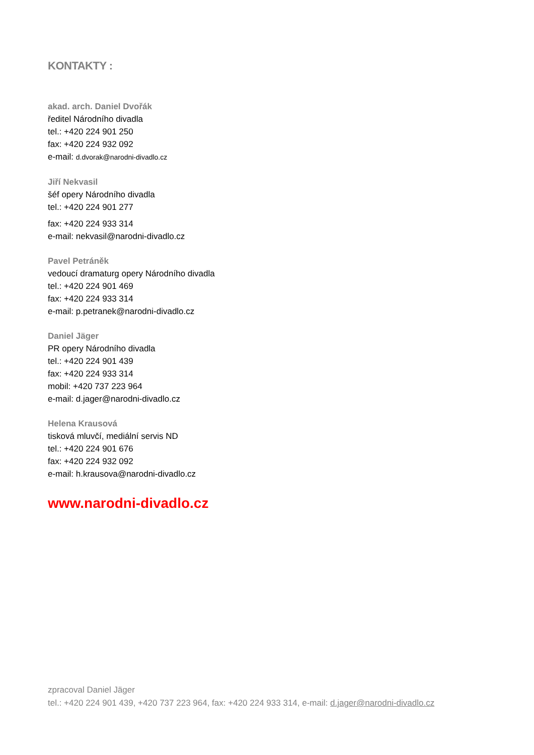KONTAKTY :
akad. arch. Daniel Dvořák
ředitel Národního divadla
tel.: +420 224 901 250
fax: +420 224 932 092
e-mail: d.dvorak@narodni-divadlo.cz
Jiří Nekvasil
šéf opery Národního divadla
tel.: +420 224 901 277
fax: +420 224 933 314
e-mail: nekvasil@narodni-divadlo.cz
Pavel Petráněk
vedoucí dramaturg opery Národního divadla
tel.: +420 224 901 469
fax: +420 224 933 314
e-mail: p.petranek@narodni-divadlo.cz
Daniel Jäger
PR opery Národního divadla
tel.: +420 224 901 439
fax: +420 224 933 314
mobil: +420 737 223 964
e-mail: d.jager@narodni-divadlo.cz
Helena Krausová
tisková mluvčí, mediální servis ND
tel.: +420 224 901 676
fax: +420 224 932 092
e-mail: h.krausova@narodni-divadlo.cz
www.narodni-divadlo.cz
zpracoval Daniel Jäger
tel.: +420 224 901 439, +420 737 223 964, fax: +420 224 933 314, e-mail: d.jager@narodni-divadlo.cz